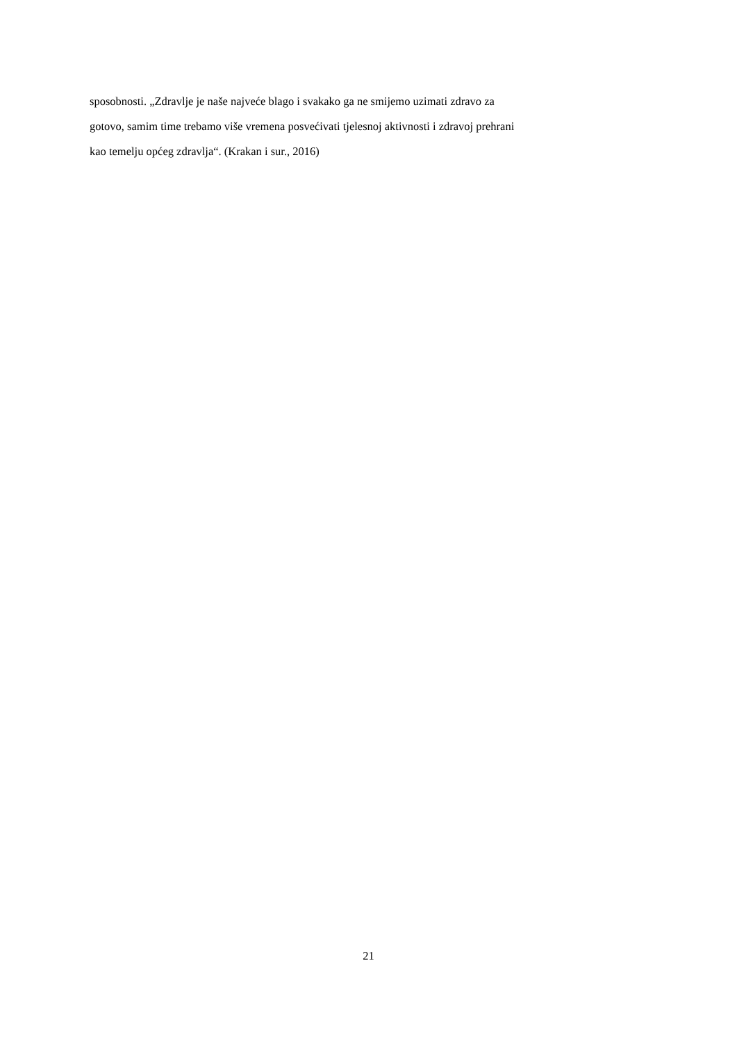sposobnosti. „Zdravlje je naše najveće blago i svakako ga ne smijemo uzimati zdravo za
gotovo, samim time trebamo više vremena posvećivati tjelesnoj aktivnosti i zdravoj prehrani
kao temelju općeg zdravlja“. (Krakan i sur., 2016)
21